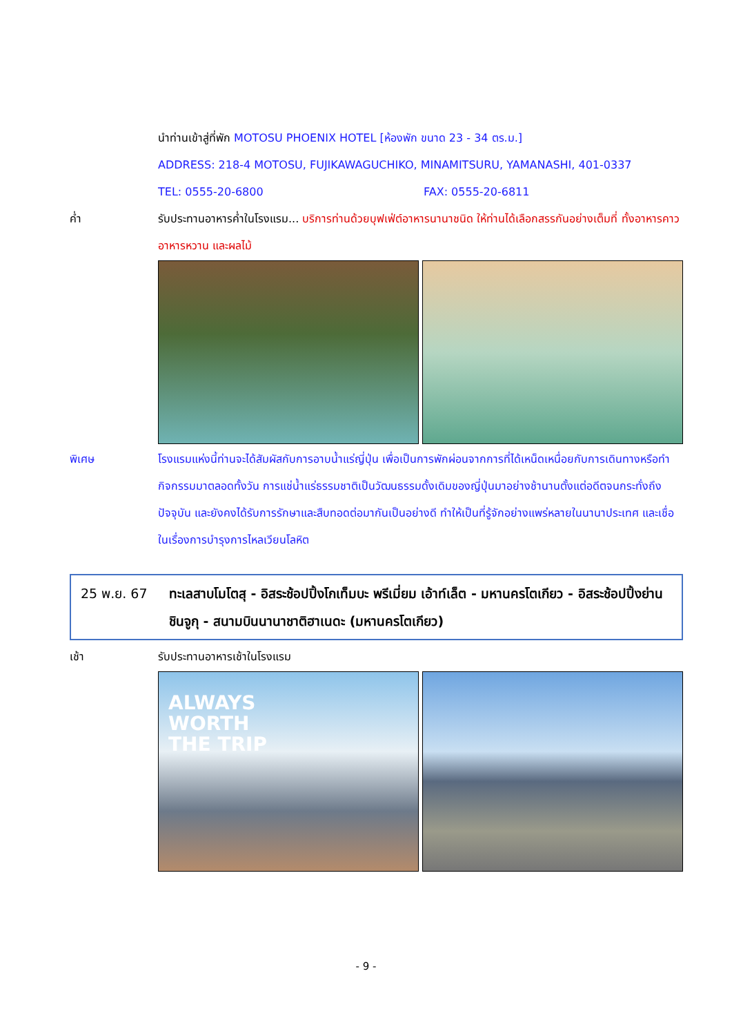นำท่านเข้าสู่ที่พัก MOTOSU PHOENIX HOTEL [ห้องพัก ขนาด 23 - 34 ตร.ม.]
ADDRESS: 218-4 MOTOSU, FUJIKAWAGUCHIKO, MINAMITSURU, YAMANASHI, 401-0337
TEL: 0555-20-6800 FAX: 0555-20-6811
ค่ำ รับประทานอาหารค่ำในโรงแรม... บริการท่านด้วยบุฟเฟ่ต์อาหารนานาชนิด ให้ท่านได้เลือกสรรกันอย่างเต็มที่ ทั้งอาหารคาว อาหารหวาน และผลไม้
พิเศษ โรงแรมแห่งนี้ท่านจะได้สัมผัสกับการอาบน้ำแร่ญี่ปุ่น เพื่อเป็นการพักผ่อนจากการที่ได้เหน็ดเหนื่อยกับการเดินทางหรือทำกิจกรรมมาตลอดทั้งวัน การแช่น้ำแร่ธรรมชาติเป็นวัฒนธรรมดั้งเดิมของญี่ปุ่นมาอย่างช้านานตั้งแต่อดีตจนกระทั่งถึงปัจจุบัน และยังคงได้รับการรักษาและสืบทอดต่อมากันเป็นอย่างดี ทำให้เป็นที่รู้จักอย่างแพร่หลายในนานาประเทศ และเชื่อในเรื่องการบำรุงการไหลเวียนโลหิต
25 พ.ย. 67 ทะเลสาบโมโตสุ - อิสระช้อปปิ้งโกเท็มบะ พรีเมี่ยม เอ้าท์เล็ต - มหานครโตเกียว - อิสระช้อปปิ้งย่านชินจูกุ - สนามบินนานาชาติฮาเนดะ (มหานครโตเกียว)
เช้า รับประทานอาหารเช้าในโรงแรม
ALWAYS
WORTH
THE TRIP
- 9 -